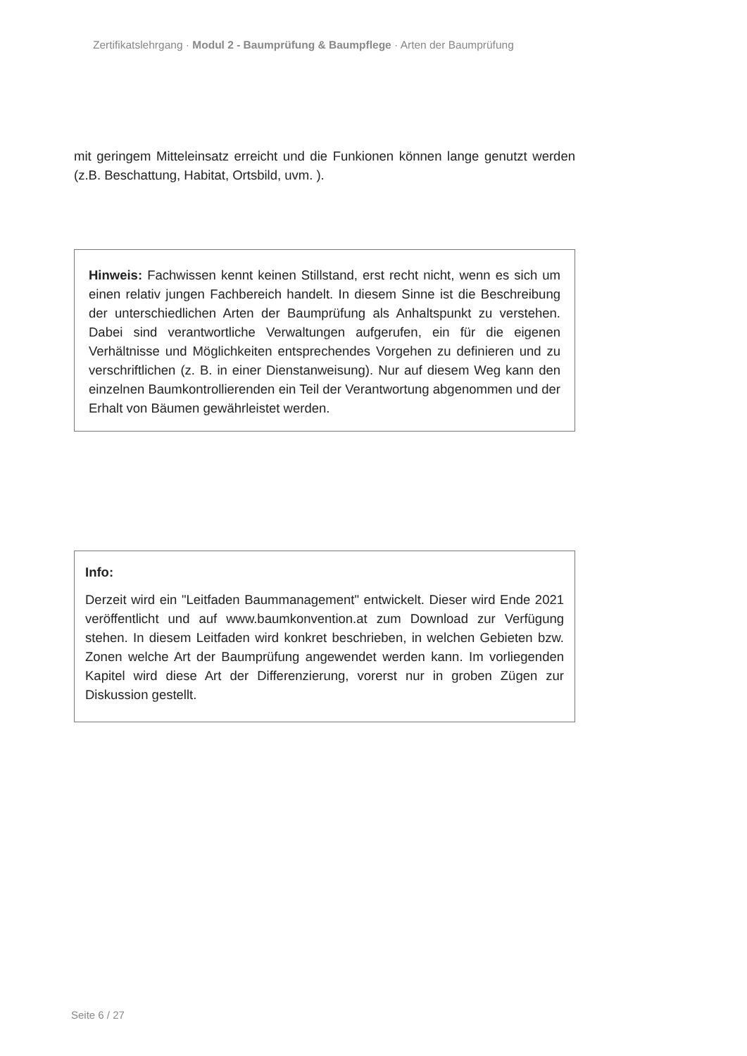Zertifikatslehrgang · Modul 2 - Baumprüfung & Baumpflege · Arten der Baumprüfung
mit geringem Mitteleinsatz erreicht und die Funkionen können lange genutzt werden (z.B. Beschattung, Habitat, Ortsbild, uvm. ).
Hinweis: Fachwissen kennt keinen Stillstand, erst recht nicht, wenn es sich um einen relativ jungen Fachbereich handelt. In diesem Sinne ist die Beschreibung der unterschiedlichen Arten der Baumprüfung als Anhaltspunkt zu verstehen. Dabei sind verantwortliche Verwaltungen aufgerufen, ein für die eigenen Verhältnisse und Möglichkeiten entsprechendes Vorgehen zu definieren und zu verschriftlichen (z. B. in einer Dienstanweisung). Nur auf diesem Weg kann den einzelnen Baumkontrollierenden ein Teil der Verantwortung abgenommen und der Erhalt von Bäumen gewährleistet werden.
Info:
Derzeit wird ein "Leitfaden Baummanagement" entwickelt. Dieser wird Ende 2021 veröffentlicht und auf www.baumkonvention.at zum Download zur Verfügung stehen. In diesem Leitfaden wird konkret beschrieben, in welchen Gebieten bzw. Zonen welche Art der Baumprüfung angewendet werden kann. Im vorliegenden Kapitel wird diese Art der Differenzierung, vorerst nur in groben Zügen zur Diskussion gestellt.
Seite 6 / 27